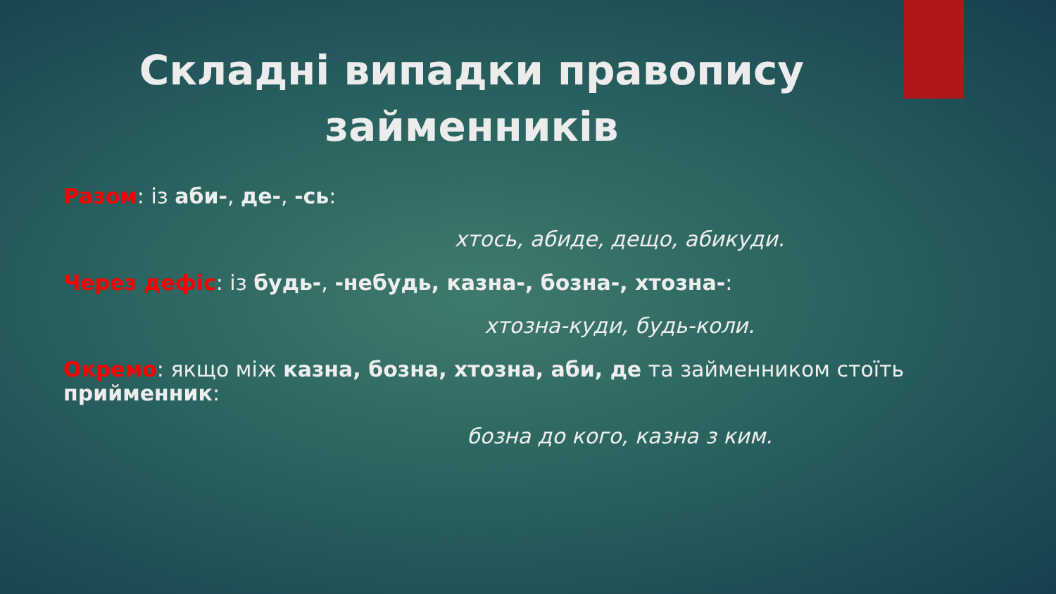Складні випадки правопису
займенників
Разом: із аби-, де-, -сь:
хтось, абиде, дещо, абикуди.
Через дефіс: із будь-, -небудь, казна-, бозна-, хтозна-:
хтозна-куди, будь-коли.
Окремо: якщо між казна, бозна, хтозна, аби, де та займенником стоїть прийменник:
бозна до кого, казна з ким.